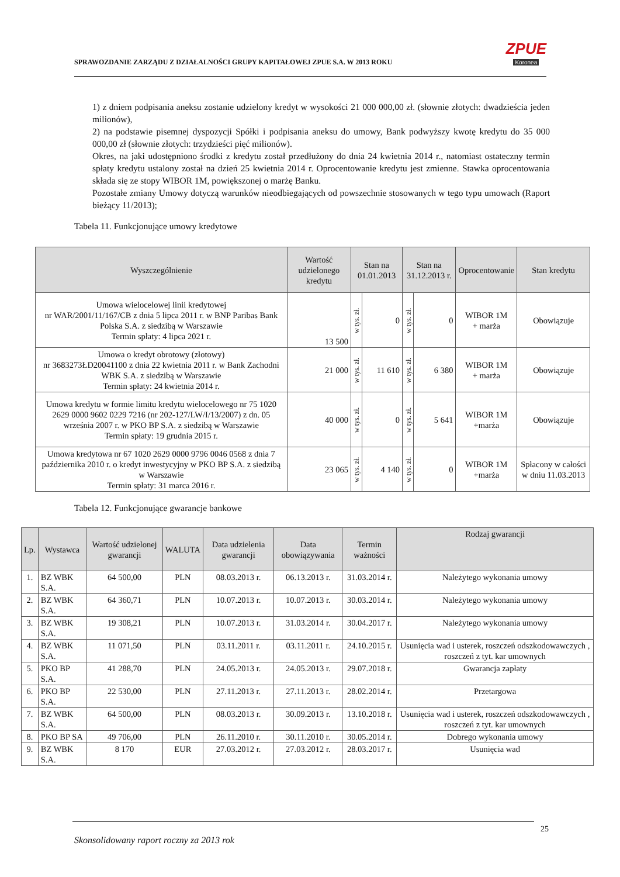SPRAWOZDANIE ZARZĄDU Z DZIAŁALNOŚCI GRUPY KAPITAŁOWEJ ZPUE S.A. W 2013 ROKU
ZPUE
Koronea
1) z dniem podpisania aneksu zostanie udzielony kredyt w wysokości 21 000 000,00 zł. (słownie złotych: dwadzieścia jeden milionów),
2) na podstawie pisemnej dyspozycji Spółki i podpisania aneksu do umowy, Bank podwyższy kwotę kredytu do 35 000 000,00 zł (słownie złotych: trzydzieści pięć milionów).
Okres, na jaki udostępniono środki z kredytu został przedłużony do dnia 24 kwietnia 2014 r., natomiast ostateczny termin spłaty kredytu ustalony został na dzień 25 kwietnia 2014 r. Oprocentowanie kredytu jest zmienne. Stawka oprocentowania składa się ze stopy WIBOR 1M, powiększonej o marżę Banku.
Pozostałe zmiany Umowy dotyczą warunków nieodbiegających od powszechnie stosowanych w tego typu umowach (Raport bieżący 11/2013);
Tabela 11. Funkcjonujące umowy kredytowe
| Wyszczególnienie | Wartość udzielonego kredytu | Stan na 01.01.2013 | | Stan na 31.12.2013 r. | | Oprocentowanie | Stan kredytu |
| --- | --- | --- | --- | --- | --- | --- | --- |
| Umowa wielocelowej linii kredytowej nr WAR/2001/11/167/CB z dnia 5 lipca 2011 r. w BNP Paribas Bank Polska S.A. z siedzibą w Warszawie Termin spłaty: 4 lipca 2021 r. | 13 500 | w tys. zł. | 0 | w tys. zł. | 0 | WIBOR 1M + marża | Obowiązuje |
| Umowa o kredyt obrotowy (złotowy) nr 3683273ŁD20041100 z dnia 22 kwietnia 2011 r. w Bank Zachodni WBK S.A. z siedzibą w Warszawie Termin spłaty: 24 kwietnia 2014 r. | 21 000 | w tys. zł. | 11 610 | w tys. zł. | 6 380 | WIBOR 1M + marża | Obowiązuje |
| Umowa kredytu w formie limitu kredytu wielocelowego nr 75 1020 2629 0000 9602 0229 7216 (nr 202-127/LW/I/13/2007) z dn. 05 września 2007 r. w PKO BP S.A. z siedzibą w Warszawie Termin spłaty: 19 grudnia 2015 r. | 40 000 | w tys. zł. | 0 | w tys. zł. | 5 641 | WIBOR 1M +marża | Obowiązuje |
| Umowa kredytowa nr 67 1020 2629 0000 9796 0046 0568 z dnia 7 października 2010 r. o kredyt inwestycyjny w PKO BP S.A. z siedzibą w Warszawie Termin spłaty: 31 marca 2016 r. | 23 065 | w tys. zł. | 4 140 | w tys. zł. | 0 | WIBOR 1M +marża | Spłacony w całości w dniu 11.03.2013 |
Tabela 12. Funkcjonujące gwarancje bankowe
| Lp. | Wystawca | Wartość udzielonej gwarancji | WALUTA | Data udzielenia gwarancji | Data obowiązywania | Termin ważności | Rodzaj gwarancji |
| --- | --- | --- | --- | --- | --- | --- | --- |
| 1. | BZ WBK S.A. | 64 500,00 | PLN | 08.03.2013 r. | 06.13.2013 r. | 31.03.2014 r. | Należytego wykonania umowy |
| 2. | BZ WBK S.A. | 64 360,71 | PLN | 10.07.2013 r. | 10.07.2013 r. | 30.03.2014 r. | Należytego wykonania umowy |
| 3. | BZ WBK S.A. | 19 308,21 | PLN | 10.07.2013 r. | 31.03.2014 r. | 30.04.2017 r. | Należytego wykonania umowy |
| 4. | BZ WBK S.A. | 11 071,50 | PLN | 03.11.2011 r. | 03.11.2011 r. | 24.10.2015 r. | Usunięcia wad i usterek, roszczeń odszkodowawczych , roszczeń z tyt. kar umownych |
| 5. | PKO BP S.A. | 41 288,70 | PLN | 24.05.2013 r. | 24.05.2013 r. | 29.07.2018 r. | Gwarancja zapłaty |
| 6. | PKO BP S.A. | 22 530,00 | PLN | 27.11.2013 r. | 27.11.2013 r. | 28.02.2014 r. | Przetargowa |
| 7. | BZ WBK S.A. | 64 500,00 | PLN | 08.03.2013 r. | 30.09.2013 r. | 13.10.2018 r. | Usunięcia wad i usterek, roszczeń odszkodowawczych , roszczeń z tyt. kar umownych |
| 8. | PKO BP SA | 49 706,00 | PLN | 26.11.2010 r. | 30.11.2010 r. | 30.05.2014 r. | Dobrego wykonania umowy |
| 9. | BZ WBK S.A. | 8 170 | EUR | 27.03.2012 r. | 27.03.2012 r. | 28.03.2017 r. | Usunięcia wad |
25
Skonsolidowany raport roczny za 2013 rok